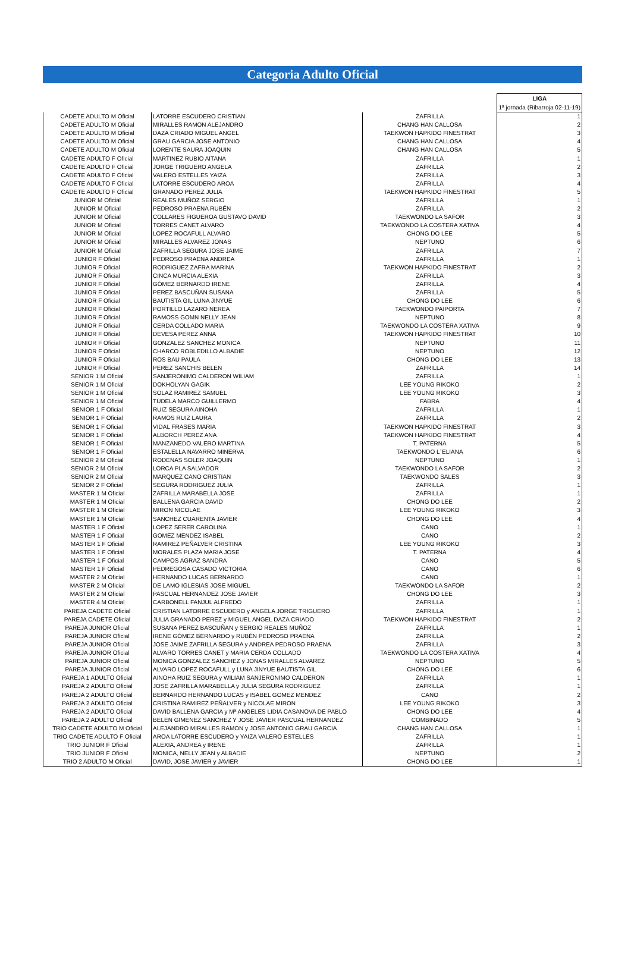Categoria Adulto Oficial
| | | | LIGA 1ª jornada (Ribarroja 02-11-19) |
| --- | --- | --- | --- |
| CADETE ADULTO M Oficial | LATORRE ESCUDERO CRISTIAN | ZAFRILLA | 1 |
| CADETE ADULTO M Oficial | MIRALLES RAMON ALEJANDRO | CHANG HAN CALLOSA | 2 |
| CADETE ADULTO M Oficial | DAZA CRIADO MIGUEL ANGEL | TAEKWON HAPKIDO FINESTRAT | 3 |
| CADETE ADULTO M Oficial | GRAU GARCIA JOSE ANTONIO | CHANG HAN CALLOSA | 4 |
| CADETE ADULTO M Oficial | LORENTE SAURA JOAQUIN | CHANG HAN CALLOSA | 5 |
| CADETE ADULTO F Oficial | MARTINEZ RUBIO AITANA | ZAFRILLA | 1 |
| CADETE ADULTO F Oficial | JORGE TRIGUERO ANGELA | ZAFRILLA | 2 |
| CADETE ADULTO F Oficial | VALERO ESTELLES YAIZA | ZAFRILLA | 3 |
| CADETE ADULTO F Oficial | LATORRE ESCUDERO AROA | ZAFRILLA | 4 |
| CADETE ADULTO F Oficial | GRANADO PEREZ JULIA | TAEKWON HAPKIDO FINESTRAT | 5 |
| JUNIOR M Oficial | REALES MUÑOZ SERGIO | ZAFRILLA | 1 |
| JUNIOR M Oficial | PEDROSO PRAENA RUBÉN | ZAFRILLA | 2 |
| JUNIOR M Oficial | COLLARES FIGUEROA GUSTAVO DAVID | TAEKWONDO LA SAFOR | 3 |
| JUNIOR M Oficial | TORRES CANET ALVARO | TAEKWONDO LA COSTERA XATIVA | 4 |
| JUNIOR M Oficial | LOPEZ ROCAFULL ALVARO | CHONG DO LEE | 5 |
| JUNIOR M Oficial | MIRALLES ALVAREZ JONAS | NEPTUNO | 6 |
| JUNIOR M Oficial | ZAFRILLA SEGURA JOSE JAIME | ZAFRILLA | 7 |
| JUNIOR F Oficial | PEDROSO PRAENA ANDREA | ZAFRILLA | 1 |
| JUNIOR F Oficial | RODRIGUEZ ZAFRA MARINA | TAEKWON HAPKIDO FINESTRAT | 2 |
| JUNIOR F Oficial | CINCA MURCIA ALEXIA | ZAFRILLA | 3 |
| JUNIOR F Oficial | GÓMEZ BERNARDO IRENE | ZAFRILLA | 4 |
| JUNIOR F Oficial | PEREZ BASCUÑAN SUSANA | ZAFRILLA | 5 |
| JUNIOR F Oficial | BAUTISTA GIL LUNA JINYUE | CHONG DO LEE | 6 |
| JUNIOR F Oficial | PORTILLO LAZARO NEREA | TAEKWONDO PAIPORTA | 7 |
| JUNIOR F Oficial | RAMOSS GOMN NELLY JEAN | NEPTUNO | 8 |
| JUNIOR F Oficial | CERDA COLLADO MARIA | TAEKWONDO LA COSTERA XATIVA | 9 |
| JUNIOR F Oficial | DEVESA PEREZ ANNA | TAEKWON HAPKIDO FINESTRAT | 10 |
| JUNIOR F Oficial | GONZALEZ SANCHEZ MONICA | NEPTUNO | 11 |
| JUNIOR F Oficial | CHARCO ROBLEDILLO ALBADIE | NEPTUNO | 12 |
| JUNIOR F Oficial | ROS BAU PAULA | CHONG DO LEE | 13 |
| JUNIOR F Oficial | PEREZ SANCHIS BELEN | ZAFRILLA | 14 |
| SENIOR 1 M Oficial | SANJERONIMO CALDERON WILIAM | ZAFRILLA | 1 |
| SENIOR 1 M Oficial | DOKHOLYAN GAGIK | LEE YOUNG RIKOKO | 2 |
| SENIOR 1 M Oficial | SOLAZ RAMIREZ SAMUEL | LEE YOUNG RIKOKO | 3 |
| SENIOR 1 M Oficial | TUDELA MARCO GUILLERMO | FABRA | 4 |
| SENIOR 1 F Oficial | RUIZ SEGURA AINOHA | ZAFRILLA | 1 |
| SENIOR 1 F Oficial | RAMOS RUIZ LAURA | ZAFRILLA | 2 |
| SENIOR 1 F Oficial | VIDAL FRASES MARIA | TAEKWON HAPKIDO FINESTRAT | 3 |
| SENIOR 1 F Oficial | ALBORCH PEREZ ANA | TAEKWON HAPKIDO FINESTRAT | 4 |
| SENIOR 1 F Oficial | MANZANEDO VALERO MARTINA | T. PATERNA | 5 |
| SENIOR 1 F Oficial | ESTALELLA NAVARRO MINERVA | TAEKWONDO L´ELIANA | 6 |
| SENIOR 2 M Oficial | RODENAS SOLER JOAQUIN | NEPTUNO | 1 |
| SENIOR 2 M Oficial | LORCA PLA SALVADOR | TAEKWONDO LA SAFOR | 2 |
| SENIOR 2 M Oficial | MARQUEZ CANO CRISTIAN | TAEKWONDO SALES | 3 |
| SENIOR 2 F Oficial | SEGURA RODRIGUEZ JULIA | ZAFRILLA | 1 |
| MASTER 1 M Oficial | ZAFRILLA MARABELLA JOSE | ZAFRILLA | 1 |
| MASTER 1 M Oficial | BALLENA GARCIA DAVID | CHONG DO LEE | 2 |
| MASTER 1 M Oficial | MIRON NICOLAE | LEE YOUNG RIKOKO | 3 |
| MASTER 1 M Oficial | SANCHEZ CUARENTA JAVIER | CHONG DO LEE | 4 |
| MASTER 1 F Oficial | LOPEZ SERER CAROLINA | CANO | 1 |
| MASTER 1 F Oficial | GOMEZ MENDEZ ISABEL | CANO | 2 |
| MASTER 1 F Oficial | RAMIREZ PEÑALVER CRISTINA | LEE YOUNG RIKOKO | 3 |
| MASTER 1 F Oficial | MORALES PLAZA MARIA JOSE | T. PATERNA | 4 |
| MASTER 1 F Oficial | CAMPOS AGRAZ SANDRA | CANO | 5 |
| MASTER 1 F Oficial | PEDREGOSA CASADO VICTORIA | CANO | 6 |
| MASTER 2 M Oficial | HERNANDO LUCAS BERNARDO | CANO | 1 |
| MASTER 2 M Oficial | DE LAMO IGLESIAS JOSE MIGUEL | TAEKWONDO LA SAFOR | 2 |
| MASTER 2 M Oficial | PASCUAL HERNANDEZ JOSE JAVIER | CHONG DO LEE | 3 |
| MASTER 4 M Oficial | CARBONELL FANJUL ALFREDO | ZAFRILLA | 1 |
| PAREJA CADETE Oficial | CRISTIAN LATORRE ESCUDERO y ANGELA JORGE TRIGUERO | ZAFRILLA | 1 |
| PAREJA CADETE Oficial | JULIA GRANADO PEREZ y MIGUEL ANGEL DAZA CRIADO | TAEKWON HAPKIDO FINESTRAT | 2 |
| PAREJA JUNIOR Oficial | SUSANA PEREZ BASCUÑAN y SERGIO REALES MUÑOZ | ZAFRILLA | 1 |
| PAREJA JUNIOR Oficial | IRENE GÓMEZ BERNARDO y RUBÉN PEDROSO PRAENA | ZAFRILLA | 2 |
| PAREJA JUNIOR Oficial | JOSE JAIME ZAFRILLA SEGURA y ANDREA PEDROSO PRAENA | ZAFRILLA | 3 |
| PAREJA JUNIOR Oficial | ALVARO TORRES CANET y MARIA CERDA COLLADO | TAEKWONDO LA COSTERA XATIVA | 4 |
| PAREJA JUNIOR Oficial | MONICA GONZALEZ SANCHEZ y JONAS MIRALLES ALVAREZ | NEPTUNO | 5 |
| PAREJA JUNIOR Oficial | ALVARO LOPEZ ROCAFULL y LUNA JINYUE BAUTISTA GIL | CHONG DO LEE | 6 |
| PAREJA 1 ADULTO Oficial | AINOHA RUIZ SEGURA y WILIAM SANJERONIMO CALDERON | ZAFRILLA | 1 |
| PAREJA 2 ADULTO Oficial | JOSE ZAFRILLA MARABELLA y JULIA SEGURA RODRIGUEZ | ZAFRILLA | 1 |
| PAREJA 2 ADULTO Oficial | BERNARDO HERNANDO LUCAS y ISABEL GOMEZ MENDEZ | CANO | 2 |
| PAREJA 2 ADULTO Oficial | CRISTINA RAMIREZ PEÑALVER y NICOLAE MIRON | LEE YOUNG RIKOKO | 3 |
| PAREJA 2 ADULTO Oficial | DAVID BALLENA GARCIA y Mª ANGELES LIDIA CASANOVA DE PABLO | CHONG DO LEE | 4 |
| PAREJA 2 ADULTO Oficial | BELEN GIMENEZ SANCHEZ Y JOSÉ JAVIER PASCUAL HERNANDEZ | COMBINADO | 5 |
| TRIO CADETE ADULTO M Oficial | ALEJANDRO MIRALLES RAMON y JOSE ANTONIO GRAU GARCIA | CHANG HAN CALLOSA | 1 |
| TRIO CADETE ADULTO F Oficial | AROA LATORRE ESCUDERO y YAIZA VALERO ESTELLES | ZAFRILLA | 1 |
| TRIO JUNIOR F Oficial | ALEXIA, ANDREA y IRENE | ZAFRILLA | 1 |
| TRIO JUNIOR F Oficial | MONICA, NELLY JEAN y ALBADIE | NEPTUNO | 2 |
| TRIO 2 ADULTO M Oficial | DAVID, JOSE JAVIER y JAVIER | CHONG DO LEE | 1 |